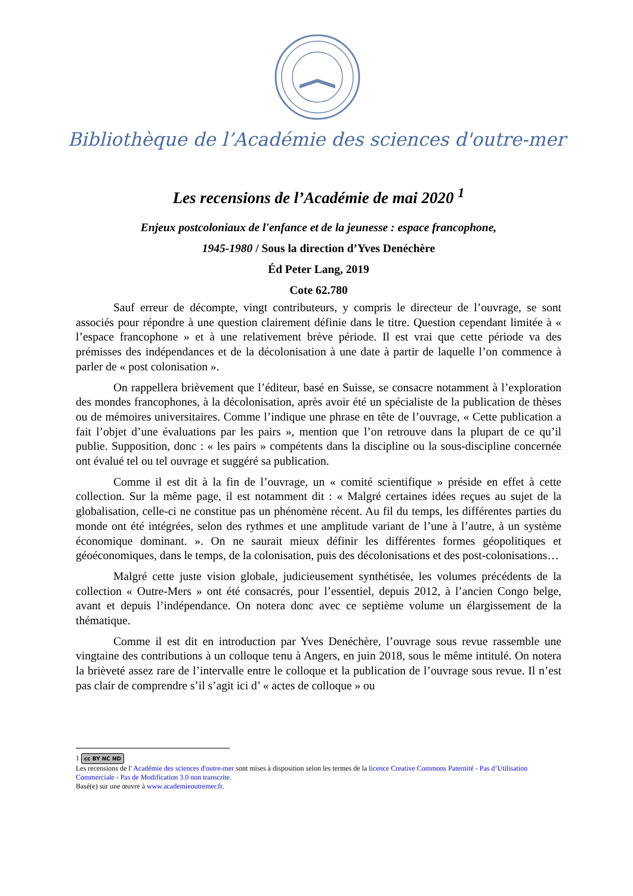Bibliothèque de l’Académie des sciences d'outre-mer
Les recensions de l’Académie de mai 2020 <sup>1</sup>
Enjeux postcoloniaux de l'enfance et de la jeunesse : espace francophone,
1945-1980 / Sous la direction d’Yves Denéchère
Éd Peter Lang, 2019
Cote 62.780
Sauf erreur de décompte, vingt contributeurs, y compris le directeur de l’ouvrage, se sont associés pour répondre à une question clairement définie dans le titre. Question cependant limitée à « l’espace francophone » et à une relativement brève période. Il est vrai que cette période va des prémisses des indépendances et de la décolonisation à une date à partir de laquelle l’on commence à parler de « post colonisation ».
On rappellera brièvement que l’éditeur, basé en Suisse, se consacre notamment à l’exploration des mondes francophones, à la décolonisation, après avoir été un spécialiste de la publication de thèses ou de mémoires universitaires. Comme l’indique une phrase en tête de l’ouvrage, « Cette publication a fait l’objet d’une évaluations par les pairs », mention que l’on retrouve dans la plupart de ce qu’il publie. Supposition, donc : « les pairs » compétents dans la discipline ou la sous-discipline concernée ont évalué tel ou tel ouvrage et suggéré sa publication.
Comme il est dit à la fin de l’ouvrage, un « comité scientifique » préside en effet à cette collection. Sur la même page, il est notamment dit : « Malgré certaines idées reçues au sujet de la globalisation, celle-ci ne constitue pas un phénomène récent. Au fil du temps, les différentes parties du monde ont été intégrées, selon des rythmes et une amplitude variant de l’une à l’autre, à un système économique dominant. ». On ne saurait mieux définir les différentes formes géopolitiques et géoéconomiques, dans le temps, de la colonisation, puis des décolonisations et des post-colonisations…
Malgré cette juste vision globale, judicieusement synthétisée, les volumes précédents de la collection « Outre-Mers » ont été consacrés, pour l’essentiel, depuis 2012, à l’ancien Congo belge, avant et depuis l’indépendance. On notera donc avec ce septième volume un élargissement de la thématique.
Comme il est dit en introduction par Yves Denéchère, l’ouvrage sous revue rassemble une vingtaine des contributions à un colloque tenu à Angers, en juin 2018, sous le même intitulé. On notera la brièveté assez rare de l’intervalle entre le colloque et la publication de l’ouvrage sous revue. Il n’est pas clair de comprendre s’il s’agit ici d’ « actes de colloque » ou
1 cc BY NC ND
Les recensions de l' Académie des sciences d'outre-mer sont mises à disposition selon les termes de la licence Creative Commons Paternité - Pas d’Utilisation Commerciale - Pas de Modification 3.0 non transcrite.
Basé(e) sur une œuvre à www.academieoutremer.fr.